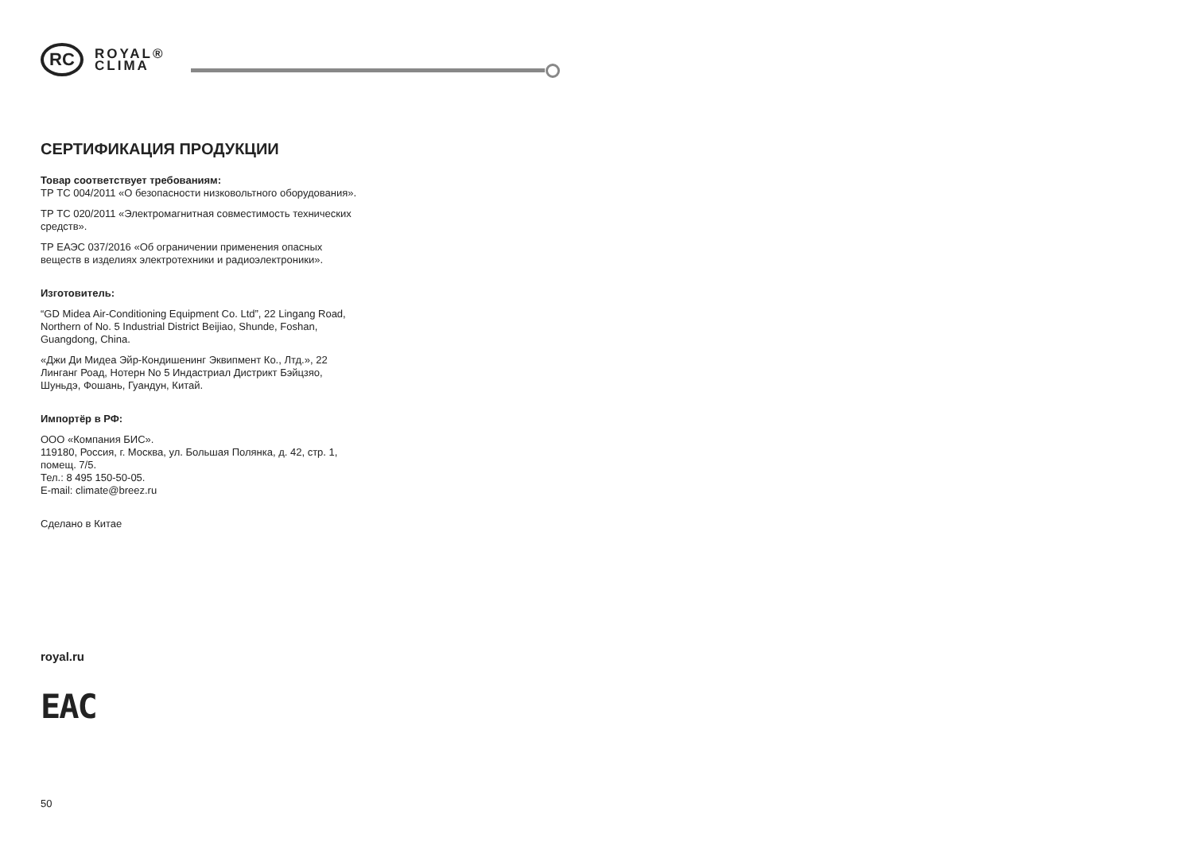RC
ROYAL®
CLIMA
СЕРТИФИКАЦИЯ ПРОДУКЦИИ
Товар соответствует требованиям:
ТР ТС 004/2011 «О безопасности низковольтного оборудования».
ТР ТС 020/2011 «Электромагнитная совместимость технических средств».
ТР ЕАЭС 037/2016 «Об ограничении применения опасных веществ в изделиях электротехники и радиоэлектроники».
Изготовитель:
“GD Midea Air-Conditioning Equipment Co. Ltd”, 22 Lingang Road, Northern of No. 5 Industrial District Beijiao, Shunde, Foshan, Guangdong, China.
«Джи Ди Мидеа Эйр-Кондишенинг Эквипмент Ко., Лтд.», 22 Линганг Роад, Нотерн No 5 Индастриал Дистрикт Бэйцзяо, Шуньдэ, Фошань, Гуандун, Китай.
Импортёр в РФ:
ООО «Компания БИС».
119180, Россия, г. Москва, ул. Большая Полянка, д. 42, стр. 1, помещ. 7/5.
Тел.: 8 495 150-50-05.
E-mail: climate@breez.ru
Сделано в Китае
royal.ru
EAC
50